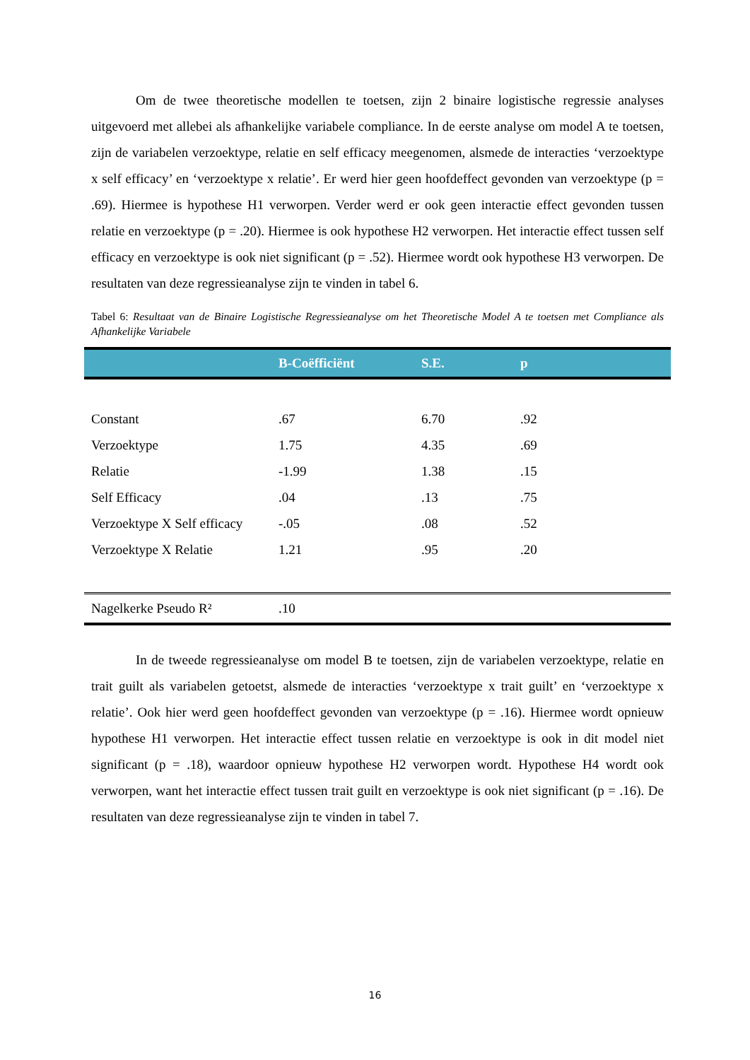Om de twee theoretische modellen te toetsen, zijn 2 binaire logistische regressie analyses uitgevoerd met allebei als afhankelijke variabele compliance. In de eerste analyse om model A te toetsen, zijn de variabelen verzoektype, relatie en self efficacy meegenomen, alsmede de interacties ‘verzoektype x self efficacy’ en ‘verzoektype x relatie’. Er werd hier geen hoofdeffect gevonden van verzoektype (p = .69). Hiermee is hypothese H1 verworpen. Verder werd er ook geen interactie effect gevonden tussen relatie en verzoektype (p = .20). Hiermee is ook hypothese H2 verworpen. Het interactie effect tussen self efficacy en verzoektype is ook niet significant (p = .52). Hiermee wordt ook hypothese H3 verworpen. De resultaten van deze regressieanalyse zijn te vinden in tabel 6.
Tabel 6: Resultaat van de Binaire Logistische Regressieanalyse om het Theoretische Model A te toetsen met Compliance als Afhankelijke Variabele
| | B-Coëfficiënt | S.E. | p |
| --- | --- | --- | --- |
| Constant | .67 | 6.70 | .92 |
| Verzoektype | 1.75 | 4.35 | .69 |
| Relatie | -1.99 | 1.38 | .15 |
| Self Efficacy | .04 | .13 | .75 |
| Verzoektype X Self efficacy | -.05 | .08 | .52 |
| Verzoektype X Relatie | 1.21 | .95 | .20 |
| Nagelkerke Pseudo R² | .10 | | |
In de tweede regressieanalyse om model B te toetsen, zijn de variabelen verzoektype, relatie en trait guilt als variabelen getoetst, alsmede de interacties ‘verzoektype x trait guilt’ en ‘verzoektype x relatie’. Ook hier werd geen hoofdeffect gevonden van verzoektype (p = .16). Hiermee wordt opnieuw hypothese H1 verworpen. Het interactie effect tussen relatie en verzoektype is ook in dit model niet significant (p = .18), waardoor opnieuw hypothese H2 verworpen wordt. Hypothese H4 wordt ook verworpen, want het interactie effect tussen trait guilt en verzoektype is ook niet significant (p = .16). De resultaten van deze regressieanalyse zijn te vinden in tabel 7.
16